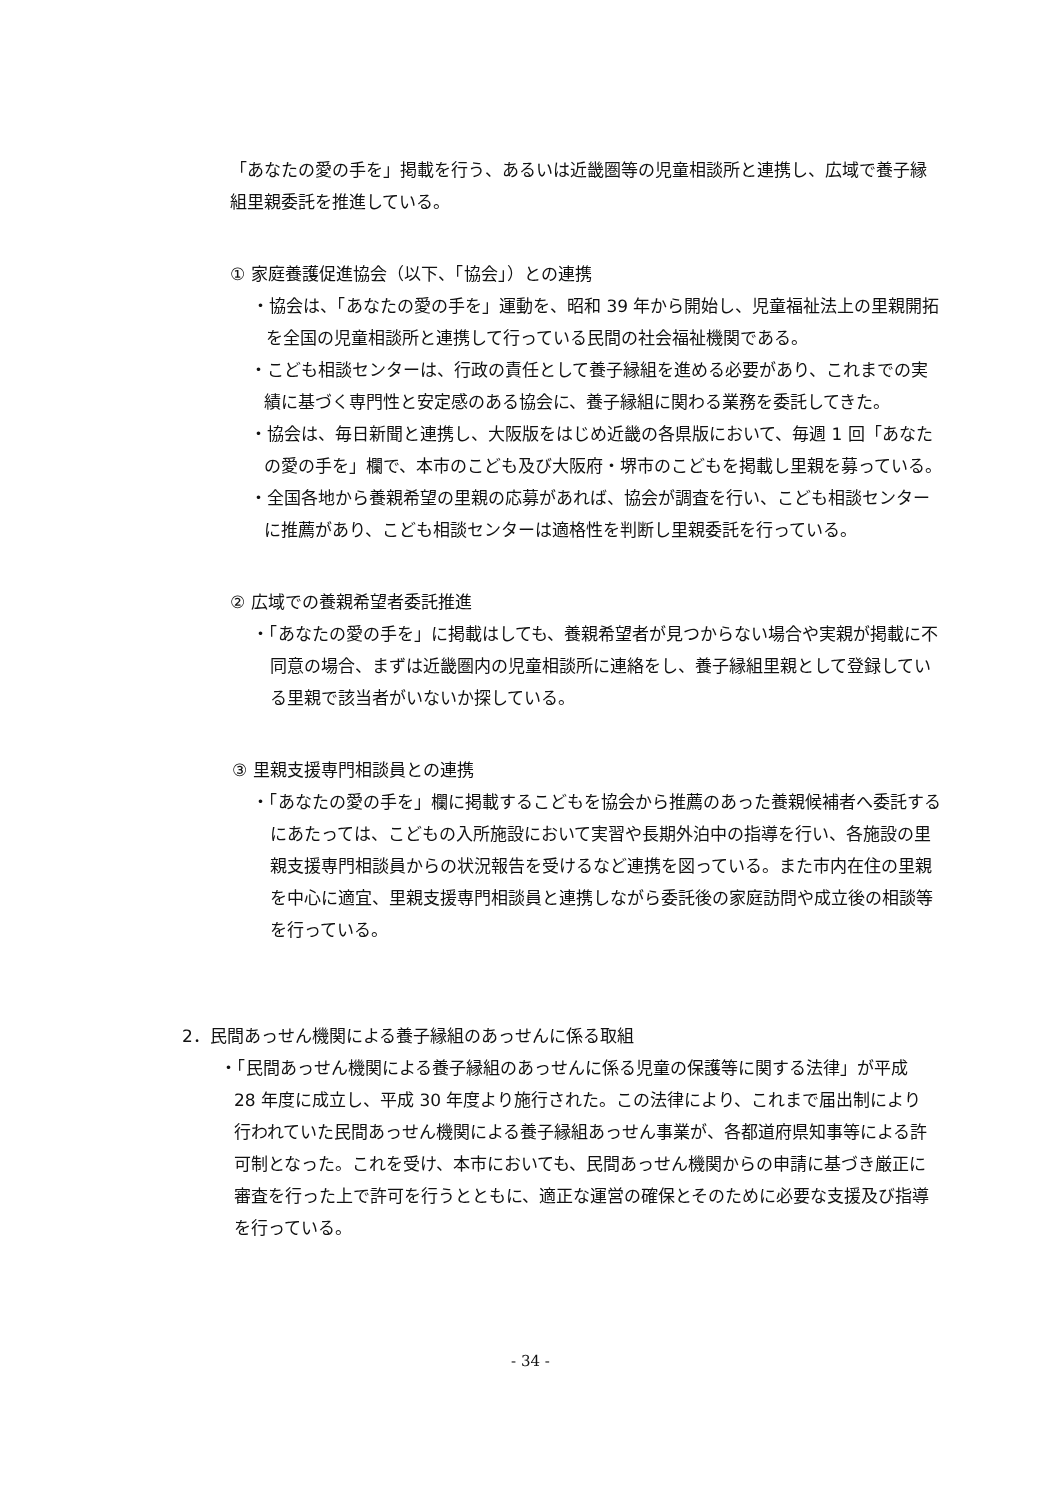「あなたの愛の手を」掲載を行う、あるいは近畿圏等の児童相談所と連携し、広域で養子縁組里親委託を推進している。
① 家庭養護促進協会（以下、「協会」）との連携
・協会は、「あなたの愛の手を」運動を、昭和 39 年から開始し、児童福祉法上の里親開拓を全国の児童相談所と連携して行っている民間の社会福祉機関である。
・こども相談センターは、行政の責任として養子縁組を進める必要があり、これまでの実績に基づく専門性と安定感のある協会に、養子縁組に関わる業務を委託してきた。
・協会は、毎日新聞と連携し、大阪版をはじめ近畿の各県版において、毎週 1 回「あなたの愛の手を」欄で、本市のこども及び大阪府・堺市のこどもを掲載し里親を募っている。
・全国各地から養親希望の里親の応募があれば、協会が調査を行い、こども相談センターに推薦があり、こども相談センターは適格性を判断し里親委託を行っている。
② 広域での養親希望者委託推進
・「あなたの愛の手を」に掲載はしても、養親希望者が見つからない場合や実親が掲載に不同意の場合、まずは近畿圏内の児童相談所に連絡をし、養子縁組里親として登録している里親で該当者がいないか探している。
③ 里親支援専門相談員との連携
・「あなたの愛の手を」欄に掲載するこどもを協会から推薦のあった養親候補者へ委託するにあたっては、こどもの入所施設において実習や長期外泊中の指導を行い、各施設の里親支援専門相談員からの状況報告を受けるなど連携を図っている。また市内在住の里親を中心に適宜、里親支援専門相談員と連携しながら委託後の家庭訪問や成立後の相談等を行っている。
2．民間あっせん機関による養子縁組のあっせんに係る取組
・「民間あっせん機関による養子縁組のあっせんに係る児童の保護等に関する法律」が平成 28 年度に成立し、平成 30 年度より施行された。この法律により、これまで届出制により行われていた民間あっせん機関による養子縁組あっせん事業が、各都道府県知事等による許可制となった。これを受け、本市においても、民間あっせん機関からの申請に基づき厳正に審査を行った上で許可を行うとともに、適正な運営の確保とそのために必要な支援及び指導を行っている。
- 34 -